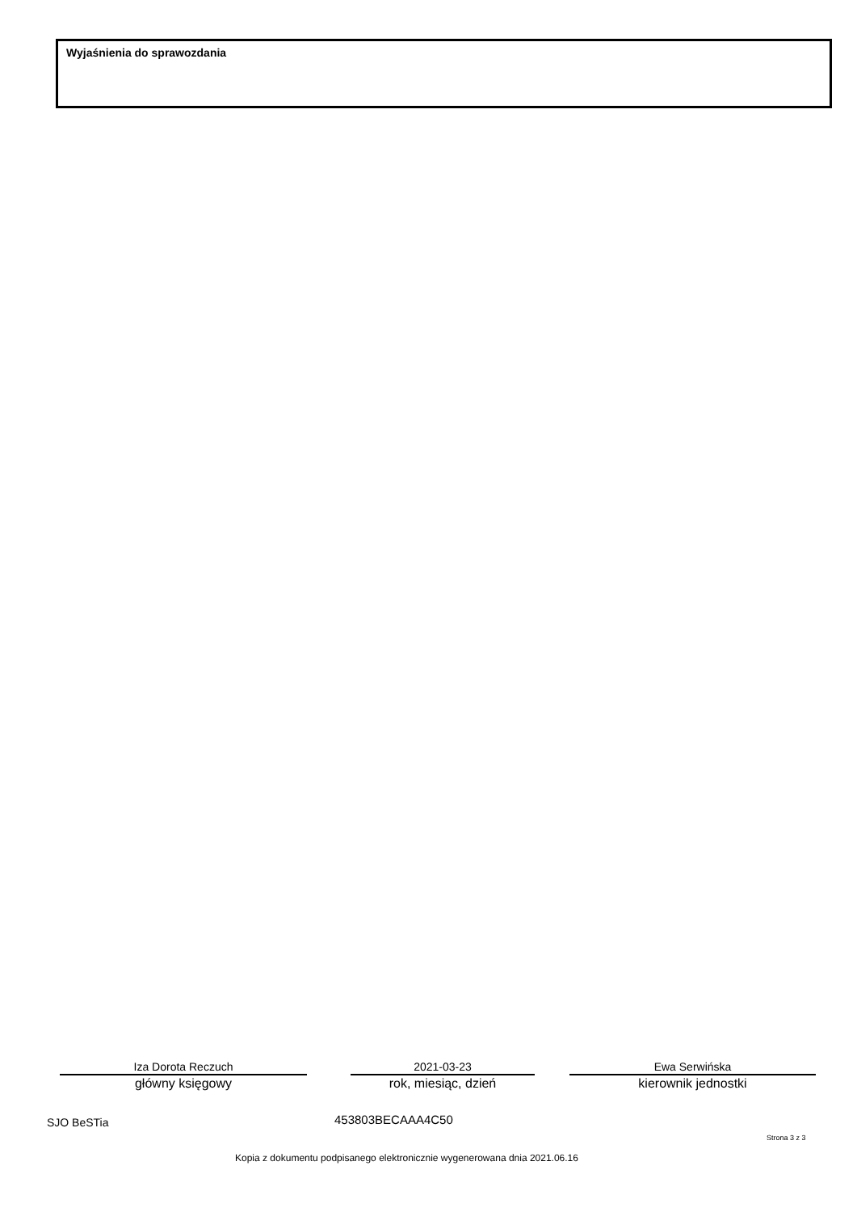Wyjaśnienia do sprawozdania
Iza Dorota Reczuch
główny księgowy
2021-03-23
rok, miesiąc, dzień
Ewa Serwińska
kierownik jednostki
SJO BeSTia 453803BECAAA4C50
Strona 3 z 3
Kopia z dokumentu podpisanego elektronicznie wygenerowana dnia 2021.06.16